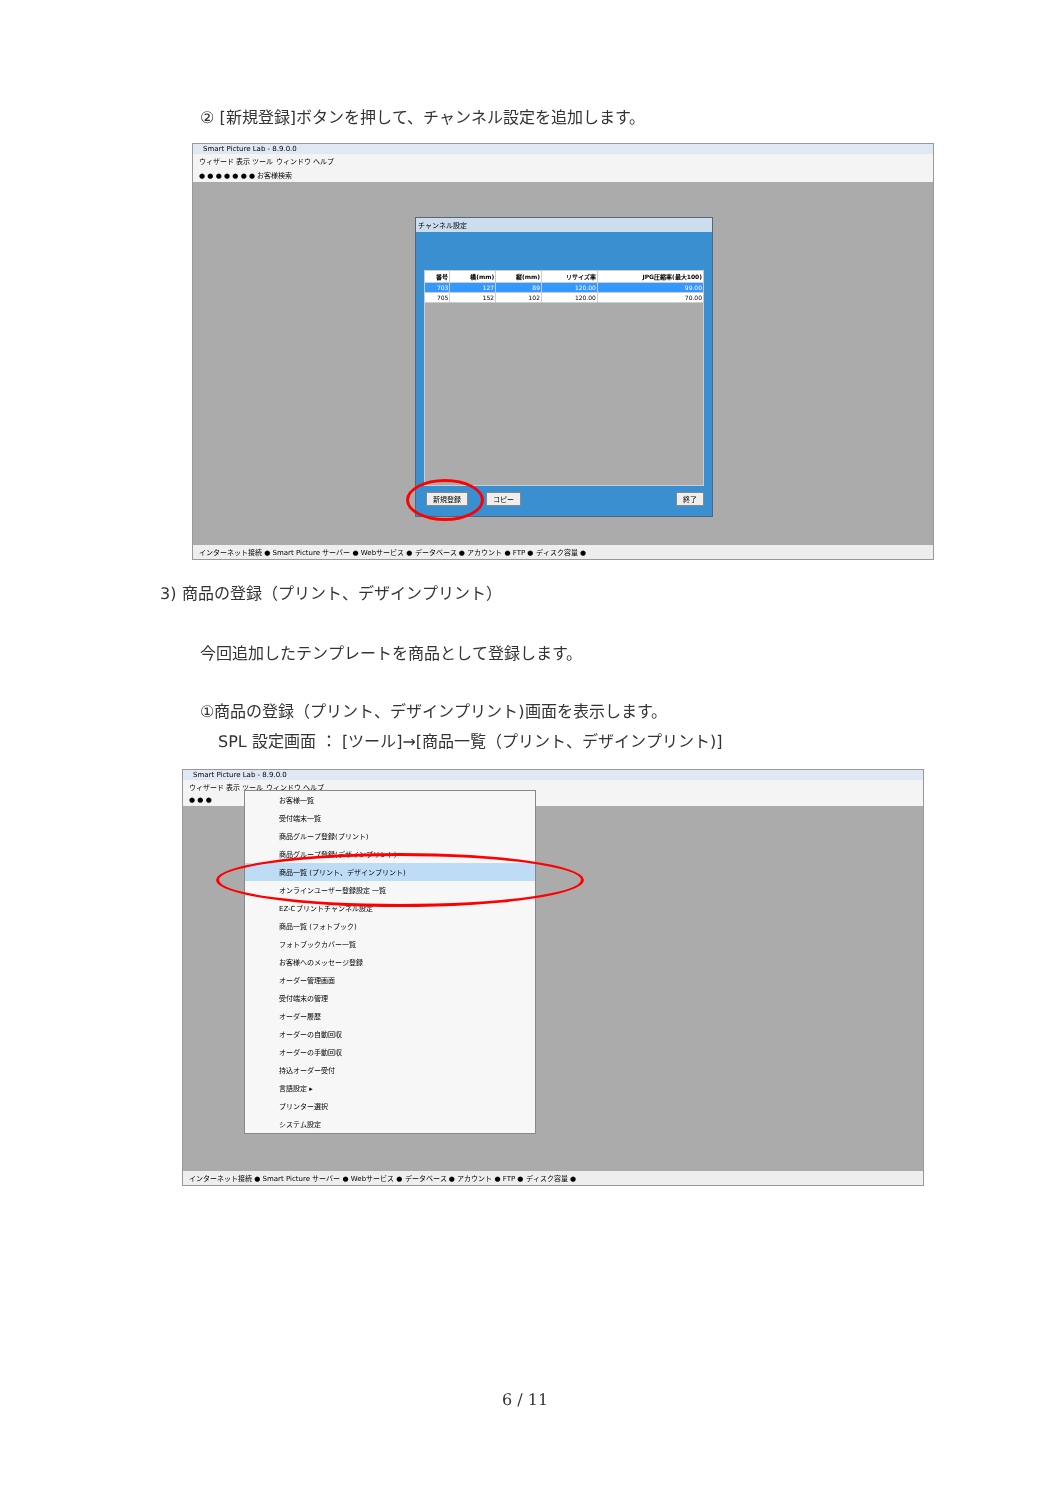② [新規登録]ボタンを押して、チャンネル設定を追加します。
Smart Picture Lab - 8.9.0.0
ウィザード 表示 ツール ウィンドウ ヘルプ
● ● ● ● ● ● ● お客様検索
チャンネル設定
| 番号 | 横(mm) | 縦(mm) | リサイズ率 | JPG圧縮率(最大100) |
| --- | --- | --- | --- | --- |
| 703 | 127 | 89 | 120.00 | 99.00 |
| 705 | 152 | 102 | 120.00 | 70.00 |
新規登録 コピー 終了
インターネット接続 ● Smart Picture サーバー ● Webサービス ● データベース ● アカウント ● FTP ● ディスク容量 ●
3) 商品の登録（プリント、デザインプリント）
今回追加したテンプレートを商品として登録します。
①商品の登録（プリント、デザインプリント)画面を表示します。
SPL 設定画面 ： [ツール]→[商品一覧（プリント、デザインプリント)]
Smart Picture Lab - 8.9.0.0
ウィザード 表示 ツール ウィンドウ ヘルプ
● ● ●
お客様一覧
受付端末一覧
商品グループ登録(プリント)
商品グループ登録(デザインプリント)
商品一覧 (プリント、デザインプリント)
オンラインユーザー登録設定 一覧
EZ-Cプリントチャンネル設定
商品一覧 (フォトブック)
フォトブックカバー一覧
お客様へのメッセージ登録
オーダー管理画面
受付端末の管理
オーダー履歴
オーダーの自動回収
オーダーの手動回収
持込オーダー受付
言語設定 ▸
プリンター選択
システム設定
インターネット接続 ● Smart Picture サーバー ● Webサービス ● データベース ● アカウント ● FTP ● ディスク容量 ●
6 / 11